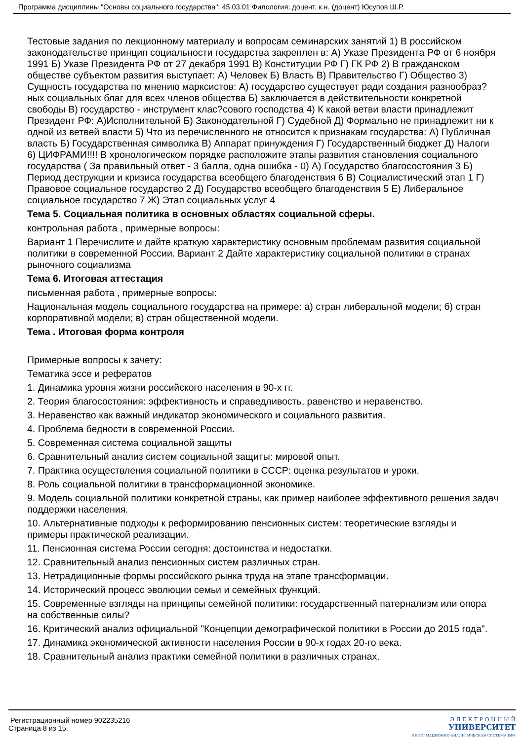Программа дисциплины "Основы социального государства"; 45.03.01 Филология; доцент, к.н. (доцент) Юсупов Ш.Р.
Тестовые задания по лекционному материалу и вопросам семинарских занятий 1) В российском законодательстве принцип социальности государства закреплен в: А) Указе Президента РФ от 6 ноября 1991 Б) Указе Президента РФ от 27 декабря 1991 В) Конституции РФ Г) ГК РФ 2) В гражданском обществе субъектом развития выступает: А) Человек Б) Власть В) Правительство Г) Общество 3) Сущность государства по мнению марксистов: А) государство существует ради создания разнообраз?ных социальных благ для всех членов общества Б) заключается в действительности конкретной свободы В) государство - инструмент клас?сового господства 4) К какой ветви власти принадлежит Президент РФ: А)Исполнительной Б) Законодательной Г) Судебной Д) Формально не принадлежит ни к одной из ветвей власти 5) Что из перечисленного не относится к признакам государства: А) Публичная власть Б) Государственная символика В) Аппарат принуждения Г) Государственный бюджет Д) Налоги 6) ЦИФРАМИ!!!! В хронологическом порядке расположите этапы развития становления социального государства ( За правильный ответ - 3 балла, одна ошибка - 0) А) Государство благосостояния 3 Б) Период деструкции и кризиса государства всеобщего благоденствия 6 В) Социалистический этап 1 Г) Правовое социальное государство 2 Д) Государство всеобщего благоденствия 5 Е) Либеральное социальное государство 7 Ж) Этап социальных услуг 4
Тема 5. Социальная политика в основных областях социальной сферы.
контрольная работа , примерные вопросы:
Вариант 1 Перечислите и дайте краткую характеристику основным проблемам развития социальной политики в современной России. Вариант 2 Дайте характеристику социальной политики в странах рыночного социализма
Тема 6. Итоговая аттестация
письменная работа , примерные вопросы:
Национальная модель социального государства на примере: а) стран либеральной модели; б) стран корпоративной модели; в) стран общественной модели.
Тема . Итоговая форма контроля
Примерные вопросы к зачету:
Тематика эссе и рефератов
1. Динамика уровня жизни российского населения в 90-х гг.
2. Теория благосостояния: эффективность и справедливость, равенство и неравенство.
3. Неравенство как важный индикатор экономического и социального развития.
4. Проблема бедности в современной России.
5. Современная система социальной защиты
6. Сравнительный анализ систем социальной защиты: мировой опыт.
7. Практика осуществления социальной политики в СССР: оценка результатов и уроки.
8. Роль социальной политики в трансформационной экономике.
9. Модель социальной политики конкретной страны, как пример наиболее эффективного решения задач поддержки населения.
10. Альтернативные подходы к реформированию пенсионных систем: теоретические взгляды и примеры практической реализации.
11. Пенсионная система России сегодня: достоинства и недостатки.
12. Сравнительный анализ пенсионных систем различных стран.
13. Нетрадиционные формы российского рынка труда на этапе трансформации.
14. Исторический процесс эволюции семьи и семейных функций.
15. Современные взгляды на принципы семейной политики: государственный патернализм или опора на собственные силы?
16. Критический анализ официальной "Концепции демографической политики в России до 2015 года".
17. Динамика экономической активности населения России в 90-х годах 20-го века.
18. Сравнительный анализ практики семейной политики в различных странах.
Регистрационный номер 902235216
Страница 8 из 15.
Э Л Е К Т Р О Н Н Ы Й
УНИВЕРСИТЕТ
ИНФОРМАЦИОННО-АНАЛИТИЧЕСКАЯ СИСТЕМА КФУ